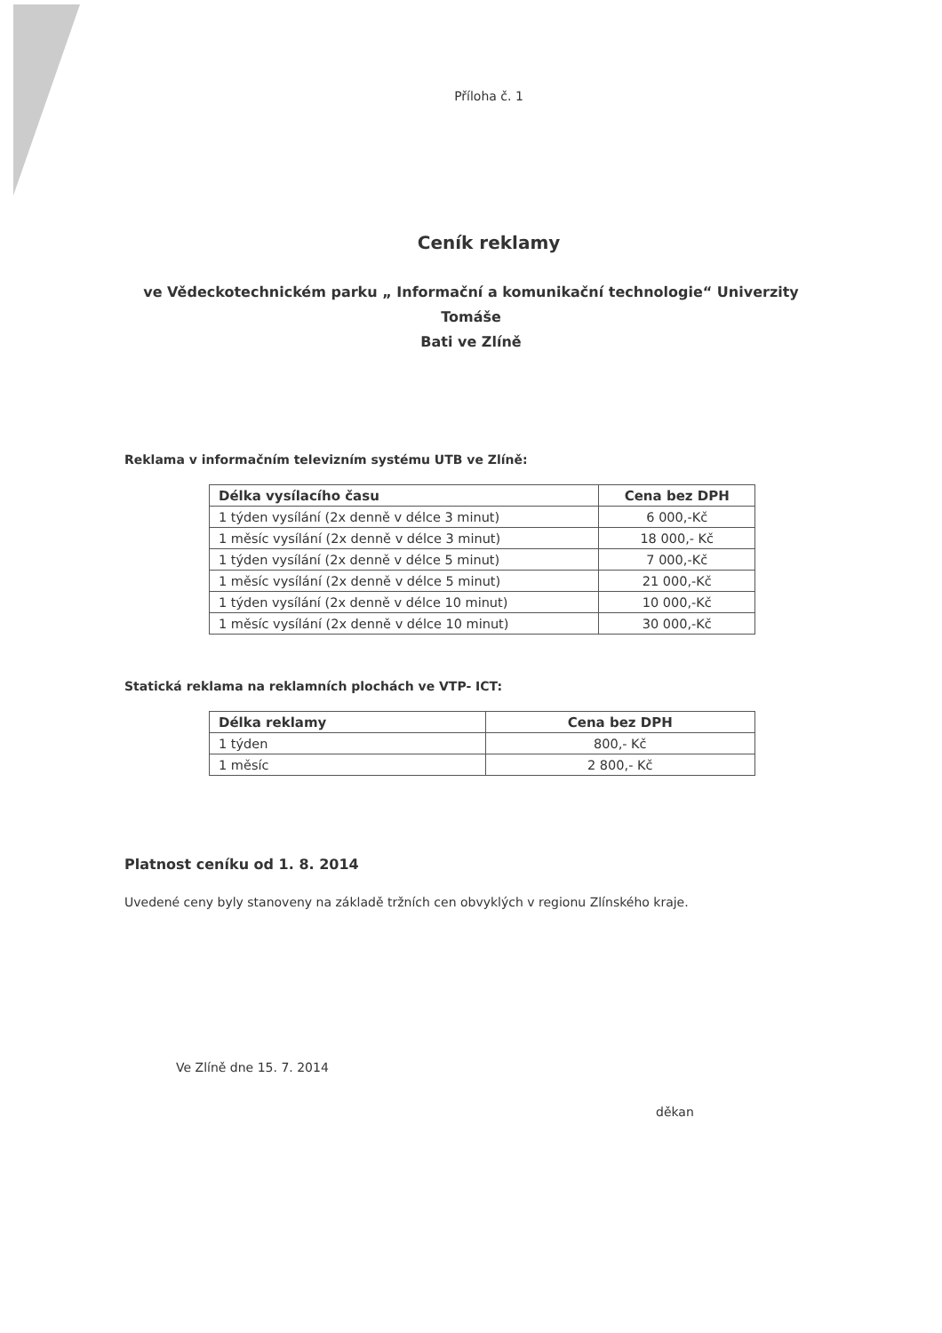Příloha č. 1
Ceník reklamy
ve Vědeckotechnickém parku „ Informační a komunikační technologie“ Univerzity Tomáše
Bati ve Zlíně
Reklama v informačním televizním systému UTB ve Zlíně:
| Délka vysílacího času | Cena bez DPH |
| --- | --- |
| 1 týden vysílání (2x denně v délce 3 minut) | 6 000,-Kč |
| 1 měsíc vysílání (2x denně v délce 3 minut) | 18 000,- Kč |
| 1 týden vysílání (2x denně v délce 5 minut) | 7 000,-Kč |
| 1 měsíc vysílání (2x denně v délce 5 minut) | 21 000,-Kč |
| 1 týden vysílání (2x denně v délce 10 minut) | 10 000,-Kč |
| 1 měsíc vysílání (2x denně v délce 10 minut) | 30 000,-Kč |
Statická reklama na reklamních plochách ve VTP- ICT:
| Délka reklamy | Cena bez DPH |
| --- | --- |
| 1 týden | 800,- Kč |
| 1 měsíc | 2 800,- Kč |
Platnost ceníku od 1. 8. 2014
Uvedené ceny byly stanoveny na základě tržních cen obvyklých v regionu Zlínského kraje.
Ve Zlíně dne 15. 7. 2014
děkan